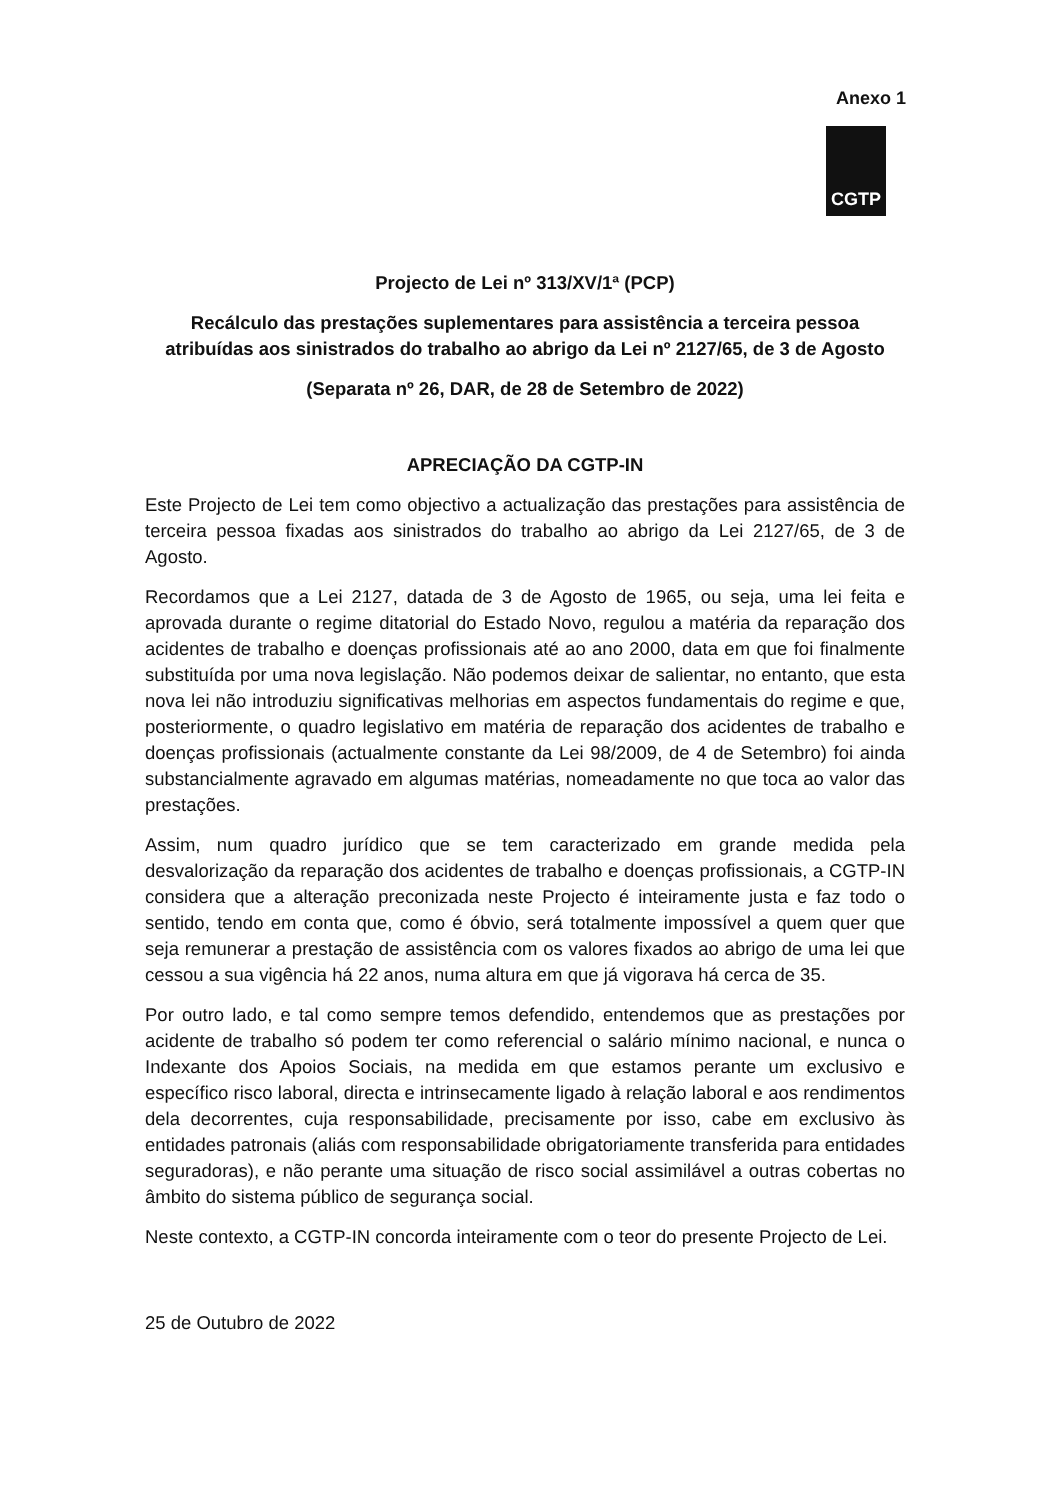Anexo 1
CGTP
Projecto de Lei nº 313/XV/1ª (PCP)
Recálculo das prestações suplementares para assistência a terceira pessoa atribuídas aos sinistrados do trabalho ao abrigo da Lei nº 2127/65, de 3 de Agosto
(Separata nº 26, DAR, de 28 de Setembro de 2022)
APRECIAÇÃO DA CGTP-IN
Este Projecto de Lei tem como objectivo a actualização das prestações para assistência de terceira pessoa fixadas aos sinistrados do trabalho ao abrigo da Lei 2127/65, de 3 de Agosto.
Recordamos que a Lei 2127, datada de 3 de Agosto de 1965, ou seja, uma lei feita e aprovada durante o regime ditatorial do Estado Novo, regulou a matéria da reparação dos acidentes de trabalho e doenças profissionais até ao ano 2000, data em que foi finalmente substituída por uma nova legislação. Não podemos deixar de salientar, no entanto, que esta nova lei não introduziu significativas melhorias em aspectos fundamentais do regime e que, posteriormente, o quadro legislativo em matéria de reparação dos acidentes de trabalho e doenças profissionais (actualmente constante da Lei 98/2009, de 4 de Setembro) foi ainda substancialmente agravado em algumas matérias, nomeadamente no que toca ao valor das prestações.
Assim, num quadro jurídico que se tem caracterizado em grande medida pela desvalorização da reparação dos acidentes de trabalho e doenças profissionais, a CGTP-IN considera que a alteração preconizada neste Projecto é inteiramente justa e faz todo o sentido, tendo em conta que, como é óbvio, será totalmente impossível a quem quer que seja remunerar a prestação de assistência com os valores fixados ao abrigo de uma lei que cessou a sua vigência há 22 anos, numa altura em que já vigorava há cerca de 35.
Por outro lado, e tal como sempre temos defendido, entendemos que as prestações por acidente de trabalho só podem ter como referencial o salário mínimo nacional, e nunca o Indexante dos Apoios Sociais, na medida em que estamos perante um exclusivo e específico risco laboral, directa e intrinsecamente ligado à relação laboral e aos rendimentos dela decorrentes, cuja responsabilidade, precisamente por isso, cabe em exclusivo às entidades patronais (aliás com responsabilidade obrigatoriamente transferida para entidades seguradoras), e não perante uma situação de risco social assimilável a outras cobertas no âmbito do sistema público de segurança social.
Neste contexto, a CGTP-IN concorda inteiramente com o teor do presente Projecto de Lei.
25 de Outubro de 2022